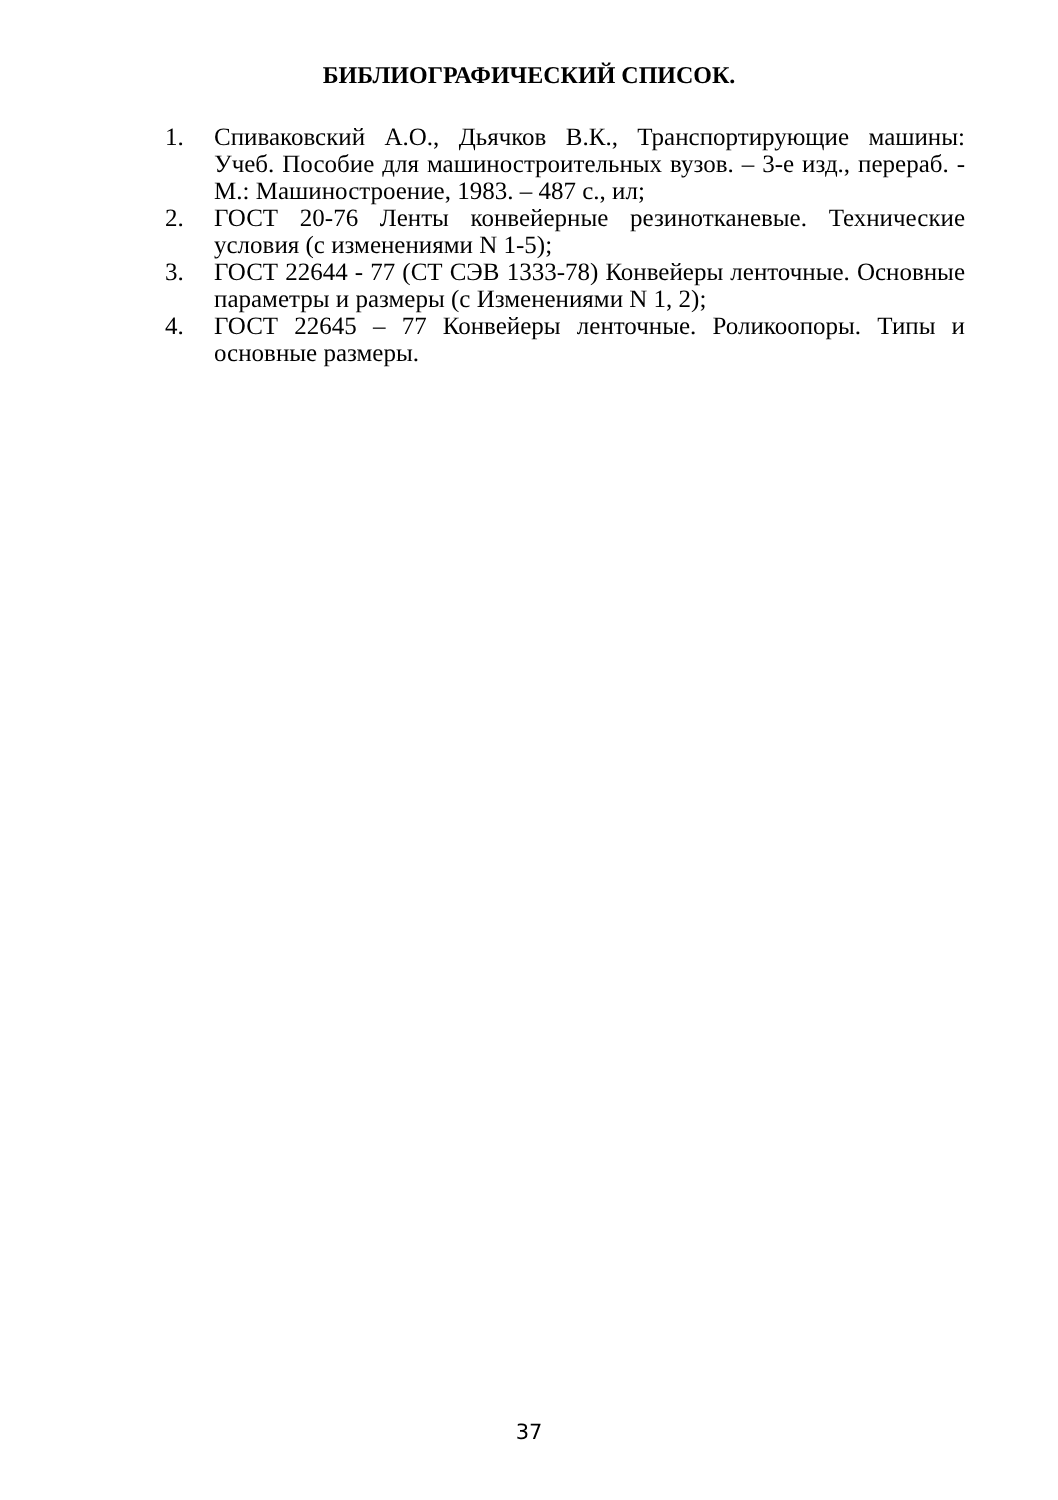БИБЛИОГРАФИЧЕСКИЙ СПИСОК.
1. Спиваковский А.О., Дьячков В.К., Транспортирующие машины: Учеб. Пособие для машиностроительных вузов. – 3-е изд., перераб. - М.: Машиностроение, 1983. – 487 с., ил;
2. ГОСТ 20-76 Ленты конвейерные резинотканевые. Технические условия (с изменениями N 1-5);
3. ГОСТ 22644 - 77 (СТ СЭВ 1333-78) Конвейеры ленточные. Основные параметры и размеры (с Изменениями N 1, 2);
4. ГОСТ 22645 – 77 Конвейеры ленточные. Роликоопоры. Типы и основные размеры.
37